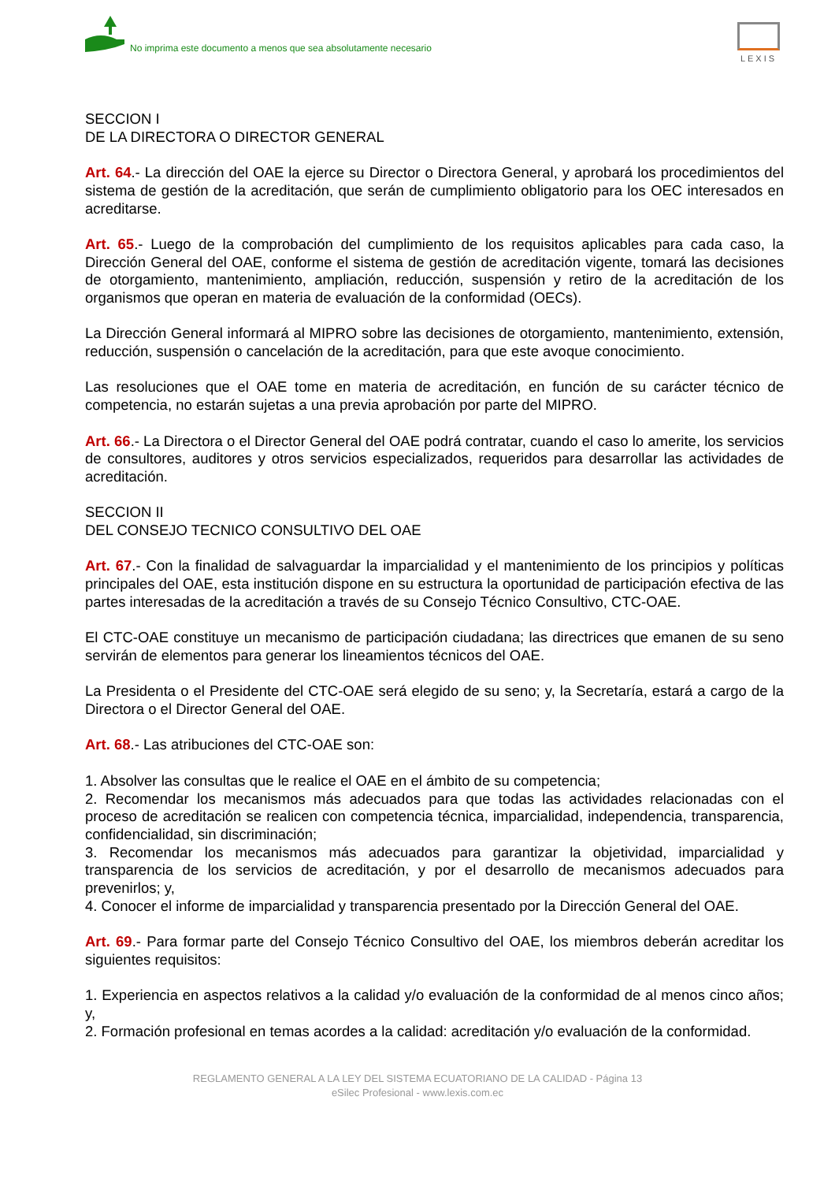No imprima este documento a menos que sea absolutamente necesario
LEXIS
SECCION I
DE LA DIRECTORA O DIRECTOR GENERAL
Art. 64.- La dirección del OAE la ejerce su Director o Directora General, y aprobará los procedimientos del sistema de gestión de la acreditación, que serán de cumplimiento obligatorio para los OEC interesados en acreditarse.
Art. 65.- Luego de la comprobación del cumplimiento de los requisitos aplicables para cada caso, la Dirección General del OAE, conforme el sistema de gestión de acreditación vigente, tomará las decisiones de otorgamiento, mantenimiento, ampliación, reducción, suspensión y retiro de la acreditación de los organismos que operan en materia de evaluación de la conformidad (OECs).
La Dirección General informará al MIPRO sobre las decisiones de otorgamiento, mantenimiento, extensión, reducción, suspensión o cancelación de la acreditación, para que este avoque conocimiento.
Las resoluciones que el OAE tome en materia de acreditación, en función de su carácter técnico de competencia, no estarán sujetas a una previa aprobación por parte del MIPRO.
Art. 66.- La Directora o el Director General del OAE podrá contratar, cuando el caso lo amerite, los servicios de consultores, auditores y otros servicios especializados, requeridos para desarrollar las actividades de acreditación.
SECCION II
DEL CONSEJO TECNICO CONSULTIVO DEL OAE
Art. 67.- Con la finalidad de salvaguardar la imparcialidad y el mantenimiento de los principios y políticas principales del OAE, esta institución dispone en su estructura la oportunidad de participación efectiva de las partes interesadas de la acreditación a través de su Consejo Técnico Consultivo, CTC-OAE.
El CTC-OAE constituye un mecanismo de participación ciudadana; las directrices que emanen de su seno servirán de elementos para generar los lineamientos técnicos del OAE.
La Presidenta o el Presidente del CTC-OAE será elegido de su seno; y, la Secretaría, estará a cargo de la Directora o el Director General del OAE.
Art. 68.- Las atribuciones del CTC-OAE son:
1. Absolver las consultas que le realice el OAE en el ámbito de su competencia;
2. Recomendar los mecanismos más adecuados para que todas las actividades relacionadas con el proceso de acreditación se realicen con competencia técnica, imparcialidad, independencia, transparencia, confidencialidad, sin discriminación;
3. Recomendar los mecanismos más adecuados para garantizar la objetividad, imparcialidad y transparencia de los servicios de acreditación, y por el desarrollo de mecanismos adecuados para prevenirlos; y,
4. Conocer el informe de imparcialidad y transparencia presentado por la Dirección General del OAE.
Art. 69.- Para formar parte del Consejo Técnico Consultivo del OAE, los miembros deberán acreditar los siguientes requisitos:
1. Experiencia en aspectos relativos a la calidad y/o evaluación de la conformidad de al menos cinco años; y,
2. Formación profesional en temas acordes a la calidad: acreditación y/o evaluación de la conformidad.
REGLAMENTO GENERAL A LA LEY DEL SISTEMA ECUATORIANO DE LA CALIDAD - Página 13
eSilec Profesional - www.lexis.com.ec